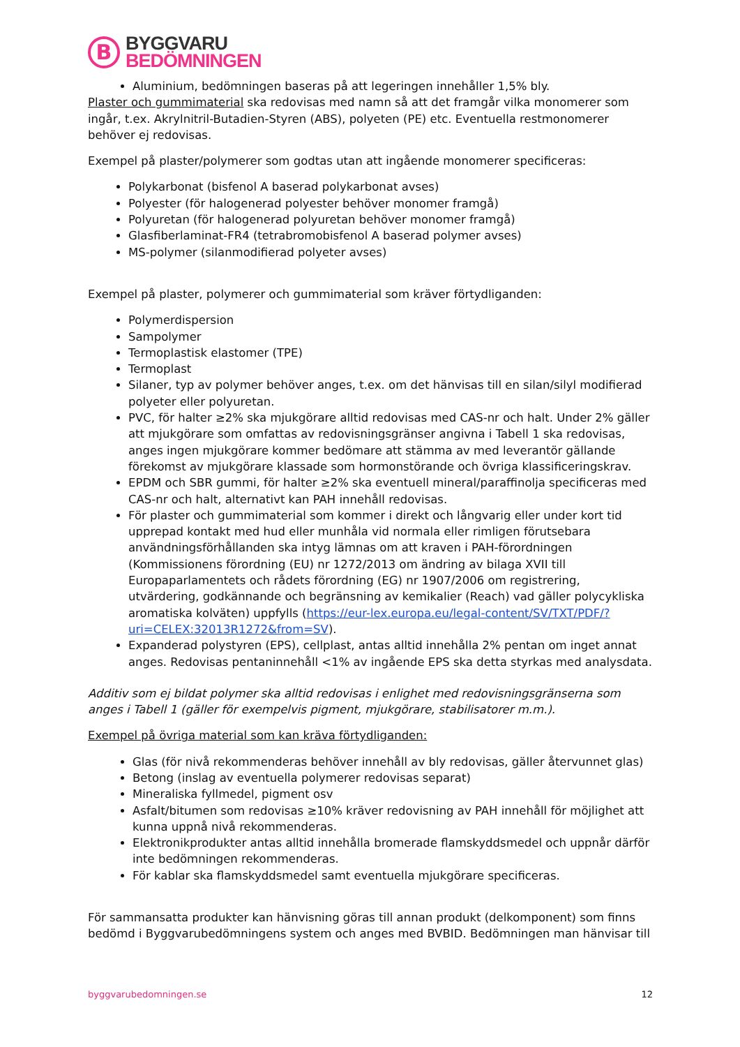B
BYGGVARU
BEDÖMNINGEN
Aluminium, bedömningen baseras på att legeringen innehåller 1,5% bly.
Plaster och gummimaterial ska redovisas med namn så att det framgår vilka monomerer som ingår, t.ex. Akrylnitril-Butadien-Styren (ABS), polyeten (PE) etc. Eventuella restmonomerer behöver ej redovisas.
Exempel på plaster/polymerer som godtas utan att ingående monomerer specificeras:
Polykarbonat (bisfenol A baserad polykarbonat avses)
Polyester (för halogenerad polyester behöver monomer framgå)
Polyuretan (för halogenerad polyuretan behöver monomer framgå)
Glasfiberlaminat-FR4 (tetrabromobisfenol A baserad polymer avses)
MS-polymer (silanmodifierad polyeter avses)
Exempel på plaster, polymerer och gummimaterial som kräver förtydliganden:
Polymerdispersion
Sampolymer
Termoplastisk elastomer (TPE)
Termoplast
Silaner, typ av polymer behöver anges, t.ex. om det hänvisas till en silan/silyl modifierad polyeter eller polyuretan.
PVC, för halter ≥2% ska mjukgörare alltid redovisas med CAS-nr och halt. Under 2% gäller att mjukgörare som omfattas av redovisningsgränser angivna i Tabell 1 ska redovisas, anges ingen mjukgörare kommer bedömare att stämma av med leverantör gällande förekomst av mjukgörare klassade som hormonstörande och övriga klassificeringskrav.
EPDM och SBR gummi, för halter ≥2% ska eventuell mineral/paraffinolja specificeras med CAS-nr och halt, alternativt kan PAH innehåll redovisas.
För plaster och gummimaterial som kommer i direkt och långvarig eller under kort tid upprepad kontakt med hud eller munhåla vid normala eller rimligen förutsebara användningsförhållanden ska intyg lämnas om att kraven i PAH-förordningen (Kommissionens förordning (EU) nr 1272/2013 om ändring av bilaga XVII till Europaparlamentets och rådets förordning (EG) nr 1907/2006 om registrering, utvärdering, godkännande och begränsning av kemikalier (Reach) vad gäller polycykliska aromatiska kolväten) uppfylls (https://eur-lex.europa.eu/legal-content/SV/TXT/PDF/?uri=CELEX:32013R1272&from=SV).
Expanderad polystyren (EPS), cellplast, antas alltid innehålla 2% pentan om inget annat anges. Redovisas pentaninnehåll <1% av ingående EPS ska detta styrkas med analysdata.
Additiv som ej bildat polymer ska alltid redovisas i enlighet med redovisningsgränserna som anges i Tabell 1 (gäller för exempelvis pigment, mjukgörare, stabilisatorer m.m.).
Exempel på övriga material som kan kräva förtydliganden:
Glas (för nivå rekommenderas behöver innehåll av bly redovisas, gäller återvunnet glas)
Betong (inslag av eventuella polymerer redovisas separat)
Mineraliska fyllmedel, pigment osv
Asfalt/bitumen som redovisas ≥10% kräver redovisning av PAH innehåll för möjlighet att kunna uppnå nivå rekommenderas.
Elektronikprodukter antas alltid innehålla bromerade flamskyddsmedel och uppnår därför inte bedömningen rekommenderas.
För kablar ska flamskyddsmedel samt eventuella mjukgörare specificeras.
För sammansatta produkter kan hänvisning göras till annan produkt (delkomponent) som finns bedömd i Byggvarubedömningens system och anges med BVBID. Bedömningen man hänvisar till
byggvarubedomningen.se 12